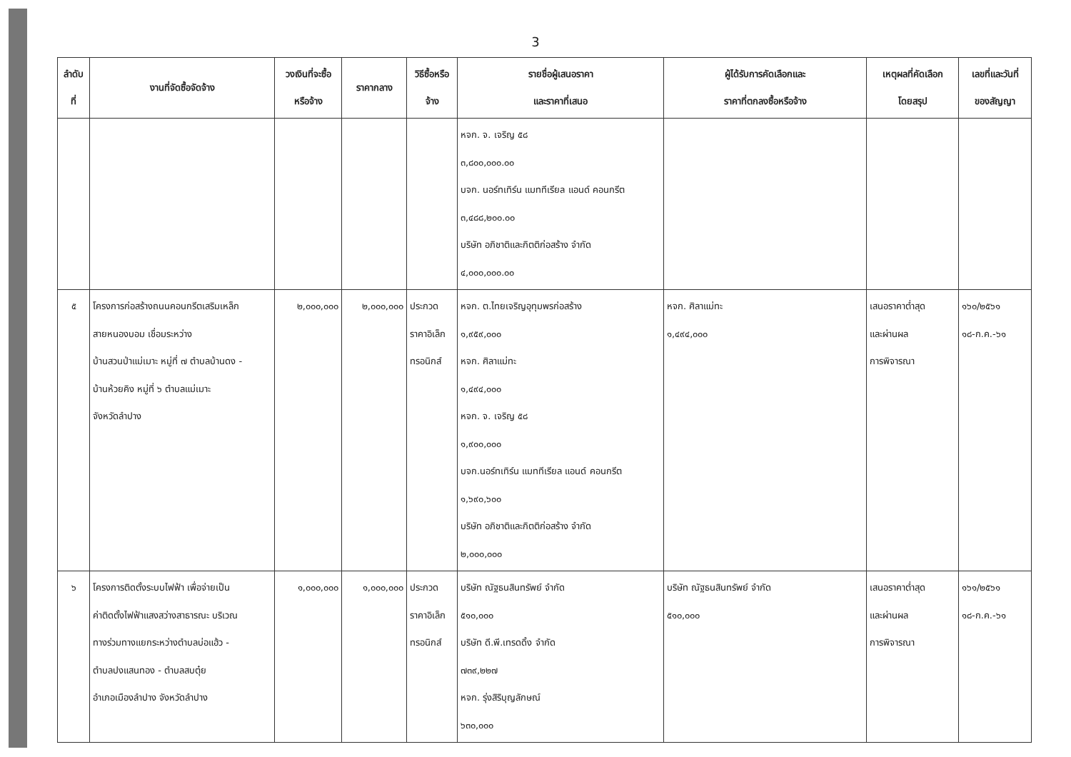3
| ลำดับ ที่ | งานที่จัดซื้อจัดจ้าง | วงเงินที่จะซื้อ หรือจ้าง | ราคากลาง | วิธีซื้อหรือ จ้าง | รายชื่อผู้เสนอราคา และราคาที่เสนอ | ผู้ได้รับการคัดเลือกและ ราคาที่ตกลงซื้อหรือจ้าง | เหตุผลที่คัดเลือก โดยสรุป | เลขที่และวันที่ ของสัญญา |
| --- | --- | --- | --- | --- | --- | --- | --- | --- |
| | | | | | หจก. จ. เจริญ ๕๘ ๓,๘๐๐,๐๐๐.๐๐ บจก. นอร์ทเทิร์น แมททีเรียล แอนด์ คอนกรีต ๓,๔๘๘,๒๐๐.๐๐ บริษัท อภิชาติและกิตติก่อสร้าง จำกัด ๔,๐๐๐,๐๐๐.๐๐ | | | |
| ๕ | โครงการก่อสร้างถนนคอนกรีตเสริมเหล็ก สายหนองบอม เชื่อมระหว่าง บ้านสวนป่าแม่เมาะ หมู่ที่ ๗ ตำบลบ้านดง - บ้านห้วยคิง หมู่ที่ ๖ ตำบลแม่เมาะ จังหวัดลำปาง | ๒,๐๐๐,๐๐๐ | ๒,๐๐๐,๐๐๐ | ประกวด ราคาอิเล็ก ทรอนิกส์ | หจก. ต.ไทยเจริญอุทุมพรก่อสร้าง ๑,๙๕๙,๐๐๐ หจก. ศิลาแม่ทะ ๑,๔๙๔,๐๐๐ หจก. จ. เจริญ ๕๘ ๑,๙๐๐,๐๐๐ บจก.นอร์ทเทิร์น แมททีเรียล แอนด์ คอนกรีต ๑,๖๙๐,๖๐๐ บริษัท อภิชาติและกิตติก่อสร้าง จำกัด ๒,๐๐๐,๐๐๐ | หจก. ศิลาแม่ทะ ๑,๔๙๔,๐๐๐ | เสนอราคาต่ำสุด และผ่านผล การพิจารณา | ๑๖๐/๒๕๖๑ ๑๘-ก.ค.-๖๑ |
| ๖ | โครงการติดตั้งระบบไฟฟ้า เพื่อจ่ายเป็น ค่าติดตั้งไฟฟ้าแสงสว่างสาธารณะ บริเวณ ทางร่วมทางแยกระหว่างตำบลบ่อแฮ้ว - ตำบลปงแสนทอง - ตำบลสบตุ๋ย อำเภอเมืองลำปาง จังหวัดลำปาง | ๑,๐๐๐,๐๐๐ | ๑,๐๐๐,๐๐๐ | ประกวด ราคาอิเล็ก ทรอนิกส์ | บริษัท ณัฐธนสินทรัพย์ จำกัด ๕๑๐,๐๐๐ บริษัท ดี.พี.เทรดดิ้ง จำกัด ๗๓๙,๒๒๗ หจก. รุ่งสิริบุญลักษณ์ ๖๓๐,๐๐๐ | บริษัท ณัฐธนสินทรัพย์ จำกัด ๕๑๐,๐๐๐ | เสนอราคาต่ำสุด และผ่านผล การพิจารณา | ๑๖๑/๒๕๖๑ ๑๘-ก.ค.-๖๑ |